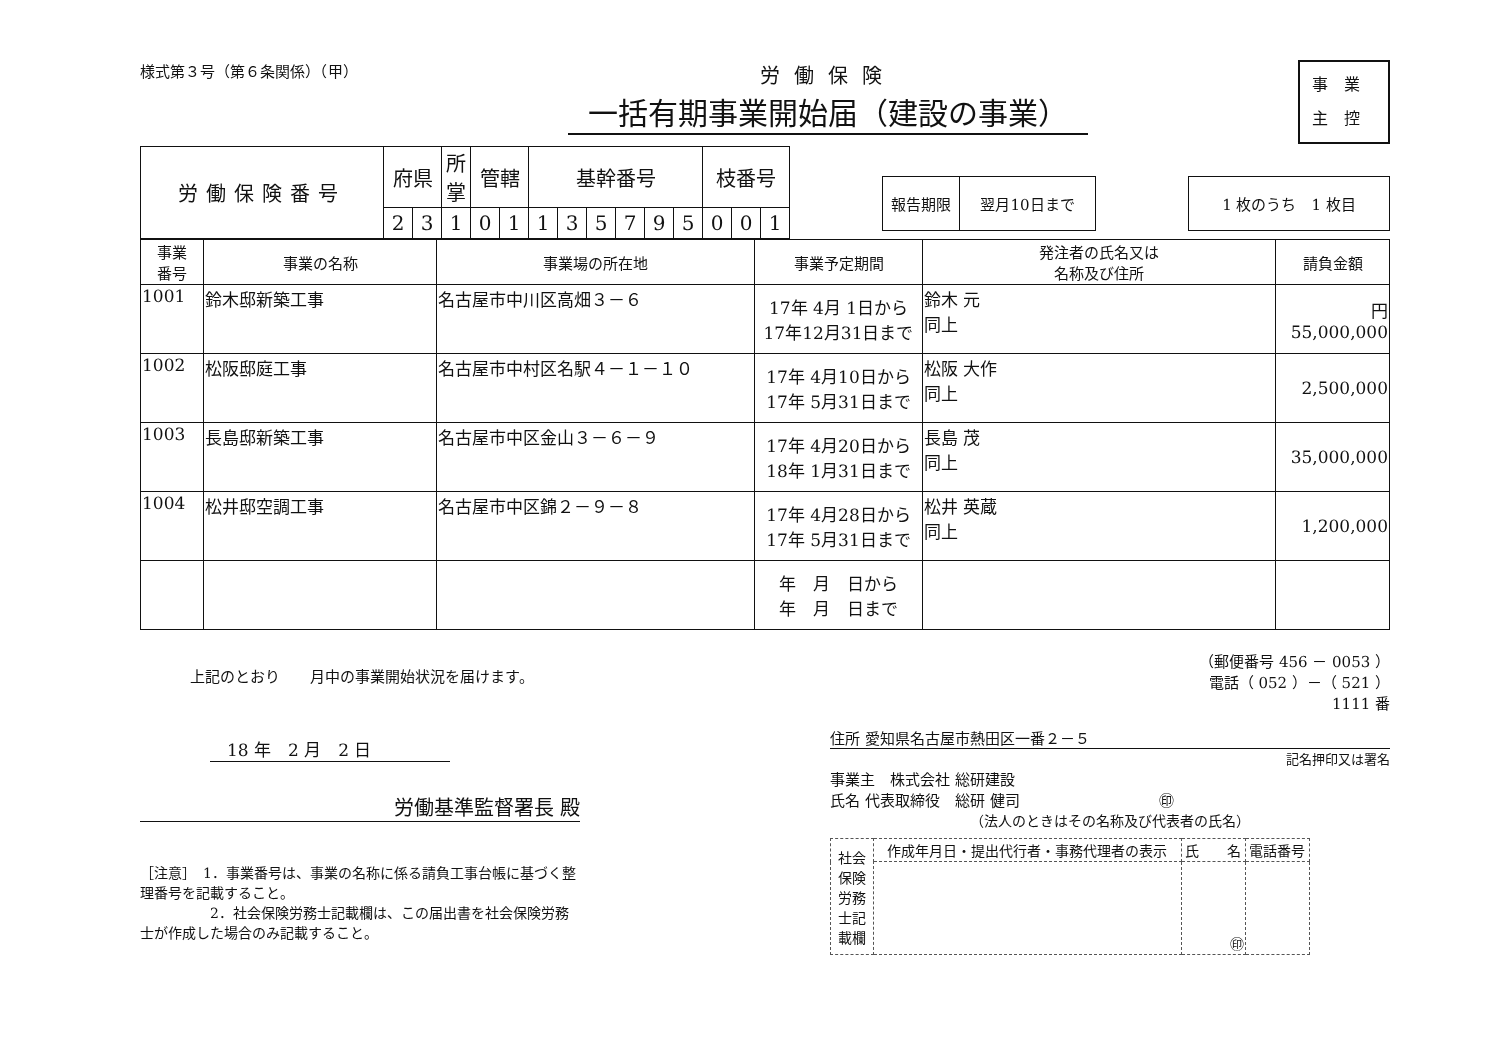様式第３号（第６条関係）（甲）
労働保険
一括有期事業開始届（建設の事業）
事業
主控
| 労働保険番号 | 府県 | | 所掌 | 管轄 | | 基幹番号 | | | | | | 枝番号 | | |
| | 2 | 3 | 1 | 0 | 1 | 1 | 3 | 5 | 7 | 9 | 5 | 0 | 0 | 1 |
| 報告期限 | 翌月10日まで |
| 1 枚のうち 1 枚目 |
| 事業 番号 | 事業の名称 | 事業場の所在地 | 事業予定期間 | 発注者の氏名又は 名称及び住所 | 請負金額 |
| --- | --- | --- | --- | --- | --- |
| 1001 | 鈴木邸新築工事 | 名古屋市中川区高畑３－６ | 17年 4月 1日から 17年12月31日まで | 鈴木 元 同上 | 円 55,000,000 |
| 1002 | 松阪邸庭工事 | 名古屋市中村区名駅４－１－１０ | 17年 4月10日から 17年 5月31日まで | 松阪 大作 同上 | 2,500,000 |
| 1003 | 長島邸新築工事 | 名古屋市中区金山３－６－９ | 17年 4月20日から 18年 1月31日まで | 長島 茂 同上 | 35,000,000 |
| 1004 | 松井邸空調工事 | 名古屋市中区錦２－９－８ | 17年 4月28日から 17年 5月31日まで | 松井 英蔵 同上 | 1,200,000 |
| | | | 年 月 日から 年 月 日まで | | |
上記のとおり　　月中の事業開始状況を届けます。
　18 年　2 月　2 日
労働基準監督署長 殿
［注意］　1．事業番号は、事業の名称に係る請負工事台帳に基づく整理番号を記載すること。
　　　　　2．社会保険労務士記載欄は、この届出書を社会保険労務士が作成した場合のみ記載すること。
（郵便番号 456 － 0053 ）
電話（ 052 ）－（ 521 ）
1111 番
住所 愛知県名古屋市熱田区一番２－５
記名押印又は署名
事業主　株式会社 総研建設
氏名 代表取締役　総研 健司 　　　　　　　　　㊞
（法人のときはその名称及び代表者の氏名）
| 社会保険労務士記載欄 | 作成年月日・提出代行者・事務代理者の表示 | 氏 名 | 電話番号 |
| | | ㊞ | |